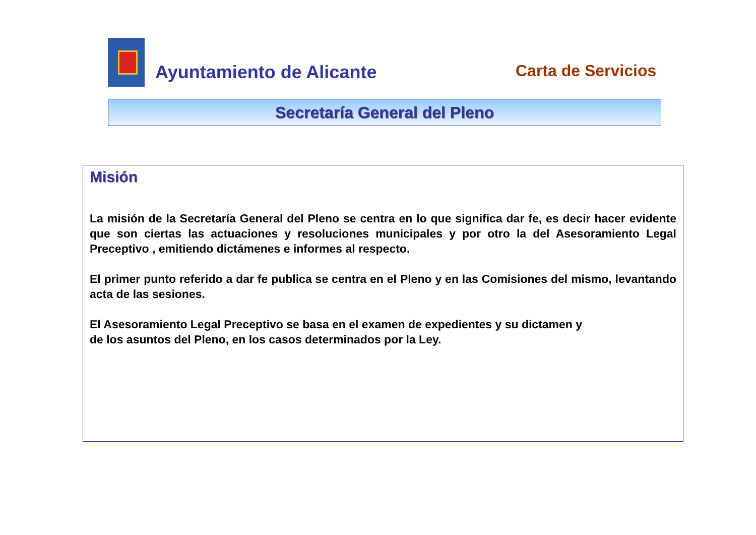Ayuntamiento de Alicante Carta de Servicios
Secretaría General del Pleno
Misión
La misión de la Secretaría General del Pleno se centra en lo que significa dar fe, es decir hacer evidente que son ciertas las actuaciones y resoluciones municipales y por otro la del Asesoramiento Legal Preceptivo , emitiendo dictámenes e informes al respecto.
El primer punto referido a dar fe publica se centra en el Pleno y en las Comisiones del mismo, levantando acta de las sesiones.
El Asesoramiento Legal Preceptivo se basa en el examen de expedientes y su dictamen y
de los asuntos del Pleno, en los casos determinados por la Ley.